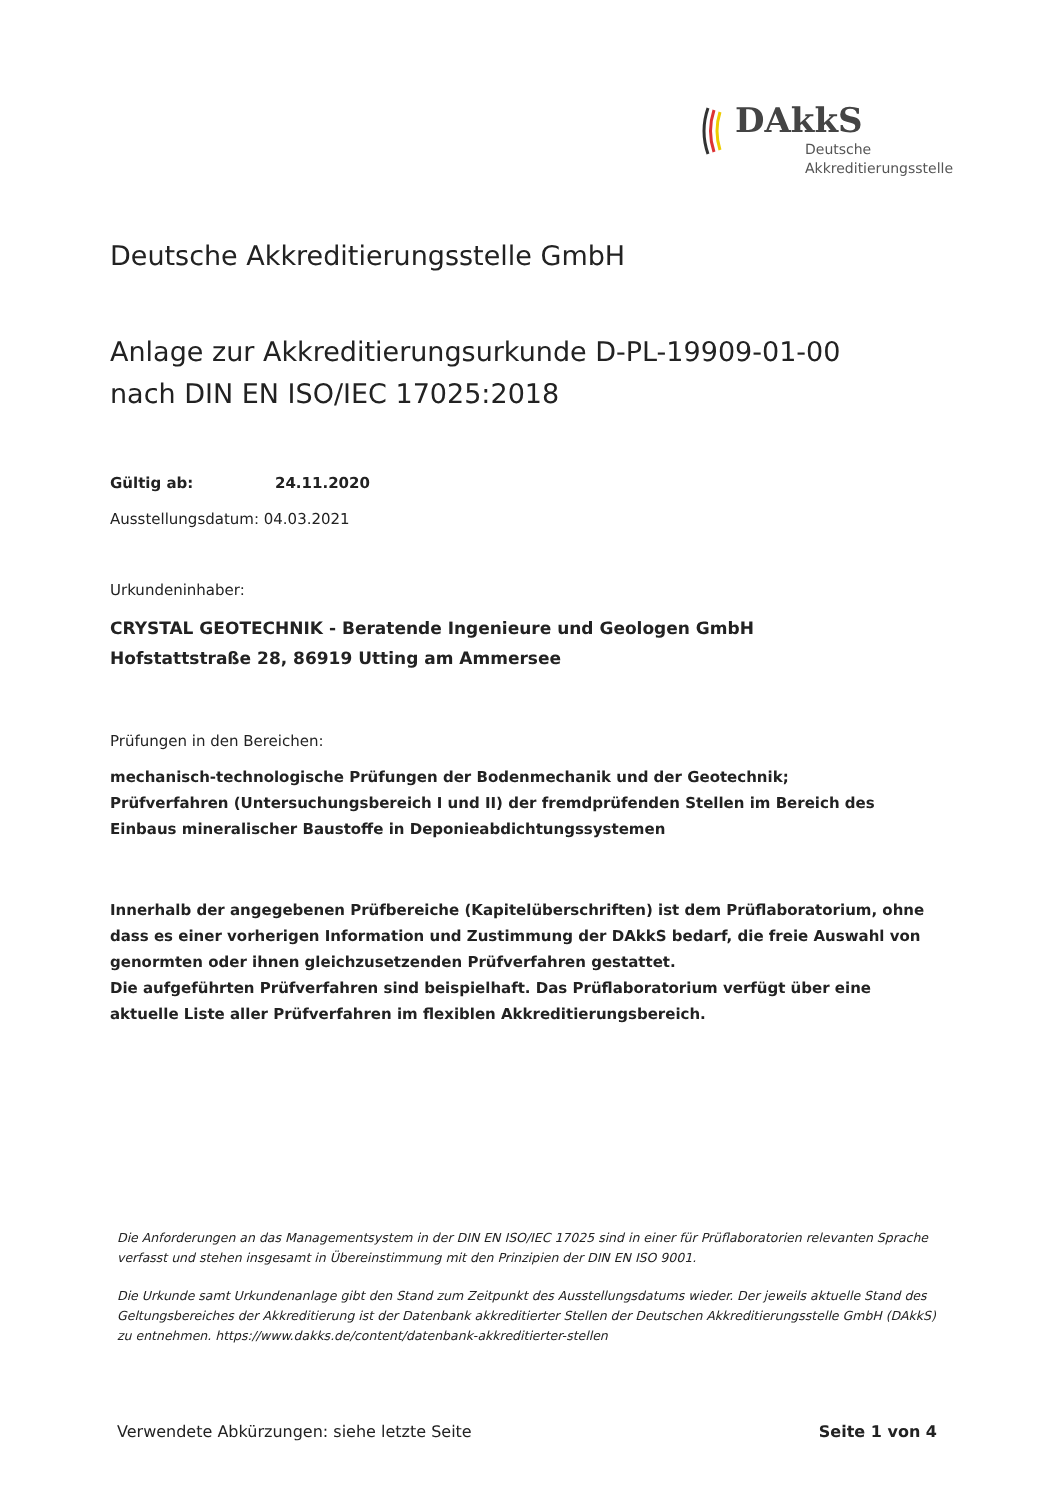DAkkS
Deutsche
Akkreditierungsstelle
Deutsche Akkreditierungsstelle GmbH
Anlage zur Akkreditierungsurkunde D-PL-19909-01-00
nach DIN EN ISO/IEC 17025:2018
Gültig ab: 24.11.2020
Ausstellungsdatum: 04.03.2021
Urkundeninhaber:
CRYSTAL GEOTECHNIK - Beratende Ingenieure und Geologen GmbH
Hofstattstraße 28, 86919 Utting am Ammersee
Prüfungen in den Bereichen:
mechanisch-technologische Prüfungen der Bodenmechanik und der Geotechnik;
Prüfverfahren (Untersuchungsbereich I und II) der fremdprüfenden Stellen im Bereich des Einbaus mineralischer Baustoffe in Deponieabdichtungssystemen
Innerhalb der angegebenen Prüfbereiche (Kapitelüberschriften) ist dem Prüflaboratorium, ohne dass es einer vorherigen Information und Zustimmung der DAkkS bedarf, die freie Auswahl von genormten oder ihnen gleichzusetzenden Prüfverfahren gestattet.
Die aufgeführten Prüfverfahren sind beispielhaft. Das Prüflaboratorium verfügt über eine aktuelle Liste aller Prüfverfahren im flexiblen Akkreditierungsbereich.
Die Anforderungen an das Managementsystem in der DIN EN ISO/IEC 17025 sind in einer für Prüflaboratorien relevanten Sprache verfasst und stehen insgesamt in Übereinstimmung mit den Prinzipien der DIN EN ISO 9001.
Die Urkunde samt Urkundenanlage gibt den Stand zum Zeitpunkt des Ausstellungsdatums wieder. Der jeweils aktuelle Stand des Geltungsbereiches der Akkreditierung ist der Datenbank akkreditierter Stellen der Deutschen Akkreditierungsstelle GmbH (DAkkS) zu entnehmen. https://www.dakks.de/content/datenbank-akkreditierter-stellen
Verwendete Abkürzungen: siehe letzte Seite Seite 1 von 4